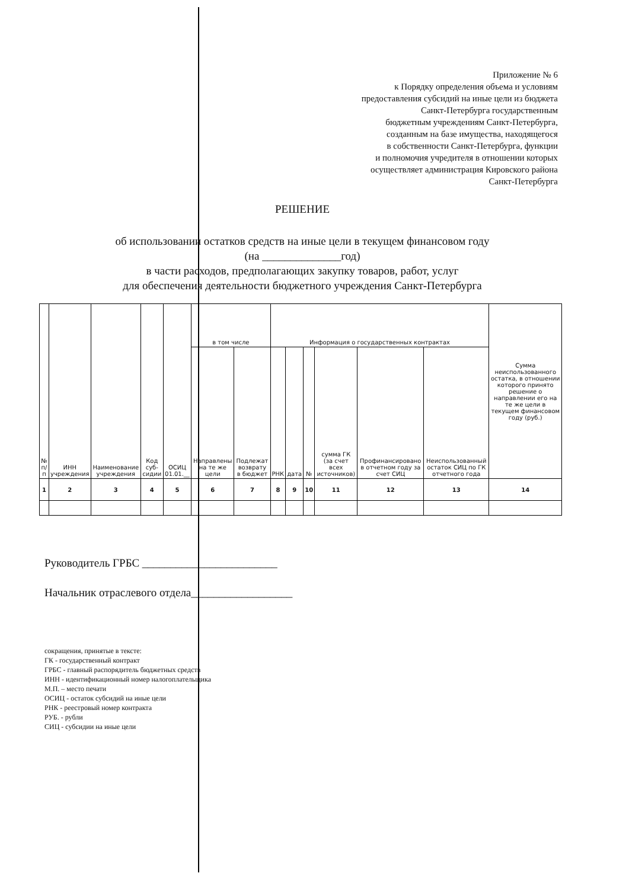Приложение № 6
к Порядку определения объема и условиям
предоставления субсидий на иные цели из бюджета
Санкт-Петербурга государственным
бюджетным учреждениям Санкт-Петербурга,
созданным на базе имущества, находящегося
в собственности Санкт-Петербурга, функции
и полномочия учредителя в отношении которых
осуществляет администрация Кировского района
Санкт-Петербурга
РЕШЕНИЕ
об использовании остатков средств на иные цели в текущем финансовом году
(на ______________год)
в части расходов, предполагающих закупку товаров, работ, услуг
для обеспечения деятельности бюджетного учреждения Санкт-Петербурга
| № п/п | ИНН учреждения | Наименование учреждения | Код суб-сидии | ОСИЦ 01.01.__ | в том числе | | Информация о государственных контрактах | | | | | | Сумма неиспользованного остатка, в отношении которого принято решение о направлении его на те же цели в текущем финансовом году (руб.) |
| --- | --- | --- | --- | --- | --- | --- | --- | --- | --- | --- | --- | --- | --- |
| | | | | | Направлены на те же цели | Подлежат возврату в бюджет | РНК | дата | № | сумма ГК (за счет всех источников) | Профинансировано в отчетном году за счет СИЦ | Неиспользованный остаток СИЦ по ГК отчетного года | |
| 1 | 2 | 3 | 4 | 5 | 6 | 7 | 8 | 9 | 10 | 11 | 12 | 13 | 14 |
Руководитель ГРБС ________________________
Начальник отраслевого отдела__________________
сокращения, принятые в тексте:
ГК - государственный контракт
ГРБС - главный распорядитель бюджетных средств
ИНН - идентификационный номер налогоплательщика
М.П. – место печати
ОСИЦ - остаток субсидий на иные цели
РНК - реестровый номер контракта
РУБ. - рубли
СИЦ - субсидии на иные цели